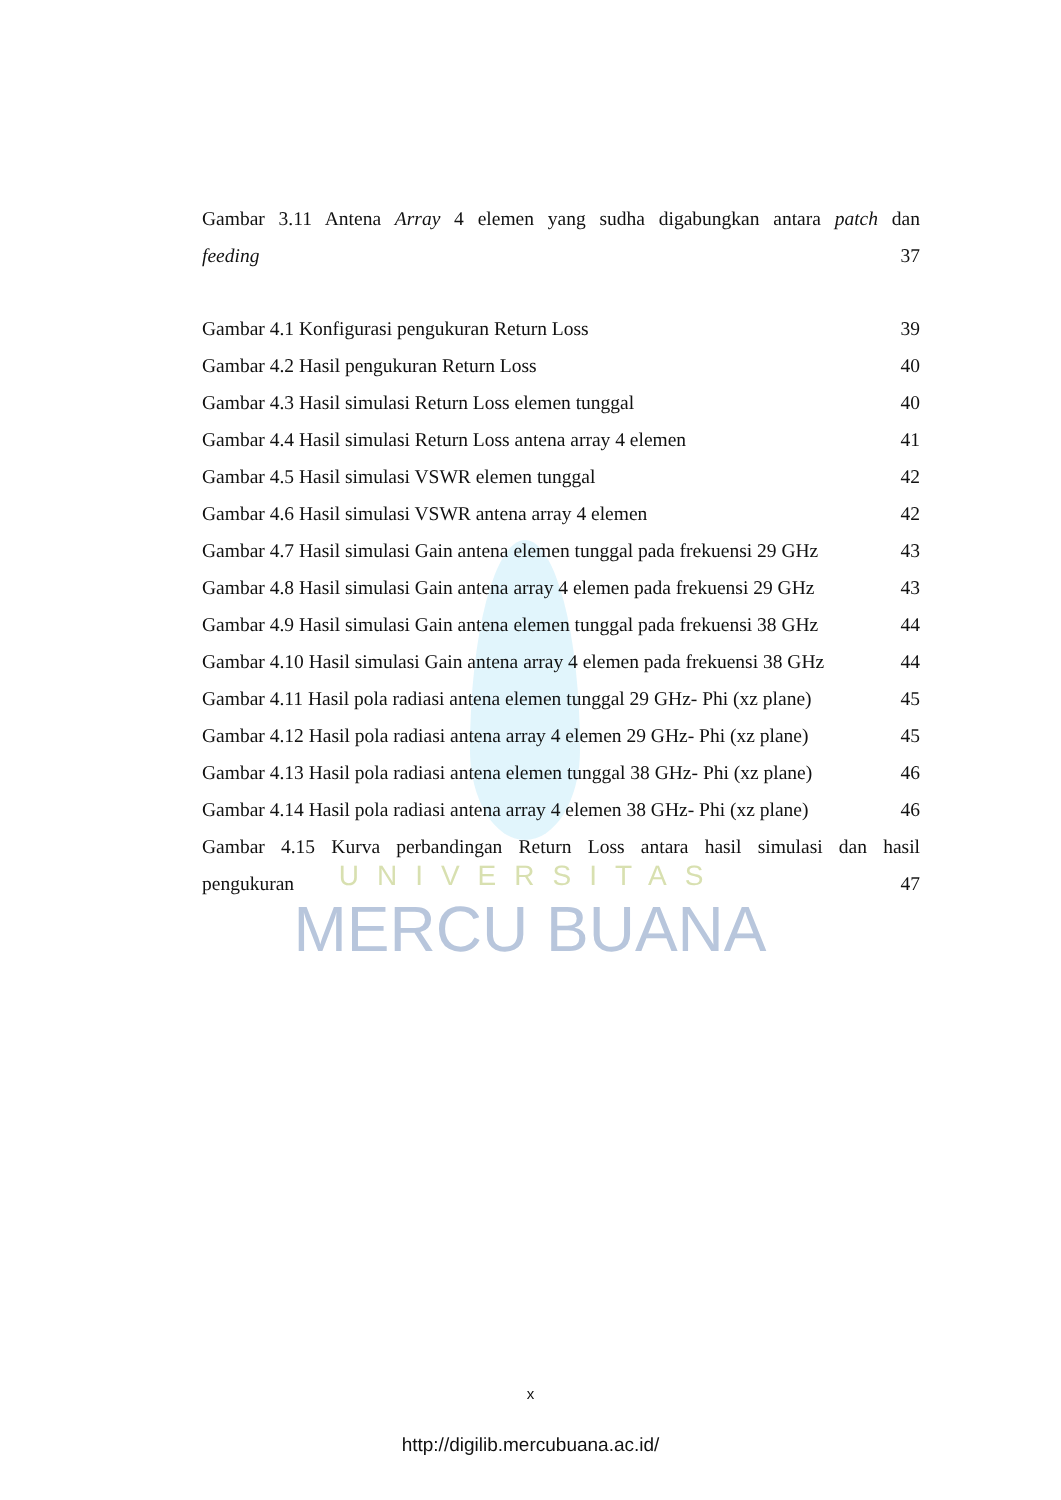UNIVERSITAS
MERCU BUANA
Gambar 3.11 Antena Array 4 elemen yang sudha digabungkan antara patch dan
feeding 37
Gambar 4.1 Konfigurasi pengukuran Return Loss 39
Gambar 4.2 Hasil pengukuran Return Loss 40
Gambar 4.3 Hasil simulasi Return Loss elemen tunggal 40
Gambar 4.4 Hasil simulasi Return Loss antena array 4 elemen 41
Gambar 4.5 Hasil simulasi VSWR elemen tunggal 42
Gambar 4.6 Hasil simulasi VSWR antena array 4 elemen 42
Gambar 4.7 Hasil simulasi Gain antena elemen tunggal pada frekuensi 29 GHz 43
Gambar 4.8 Hasil simulasi Gain antena array 4 elemen pada frekuensi 29 GHz 43
Gambar 4.9 Hasil simulasi Gain antena elemen tunggal pada frekuensi 38 GHz 44
Gambar 4.10 Hasil simulasi Gain antena array 4 elemen pada frekuensi 38 GHz 44
Gambar 4.11 Hasil pola radiasi antena elemen tunggal 29 GHz- Phi (xz plane) 45
Gambar 4.12 Hasil pola radiasi antena array 4 elemen 29 GHz- Phi (xz plane) 45
Gambar 4.13 Hasil pola radiasi antena elemen tunggal 38 GHz- Phi (xz plane) 46
Gambar 4.14 Hasil pola radiasi antena array 4 elemen 38 GHz- Phi (xz plane) 46
Gambar 4.15 Kurva perbandingan Return Loss antara hasil simulasi dan hasil
pengukuran 47
x
http://digilib.mercubuana.ac.id/